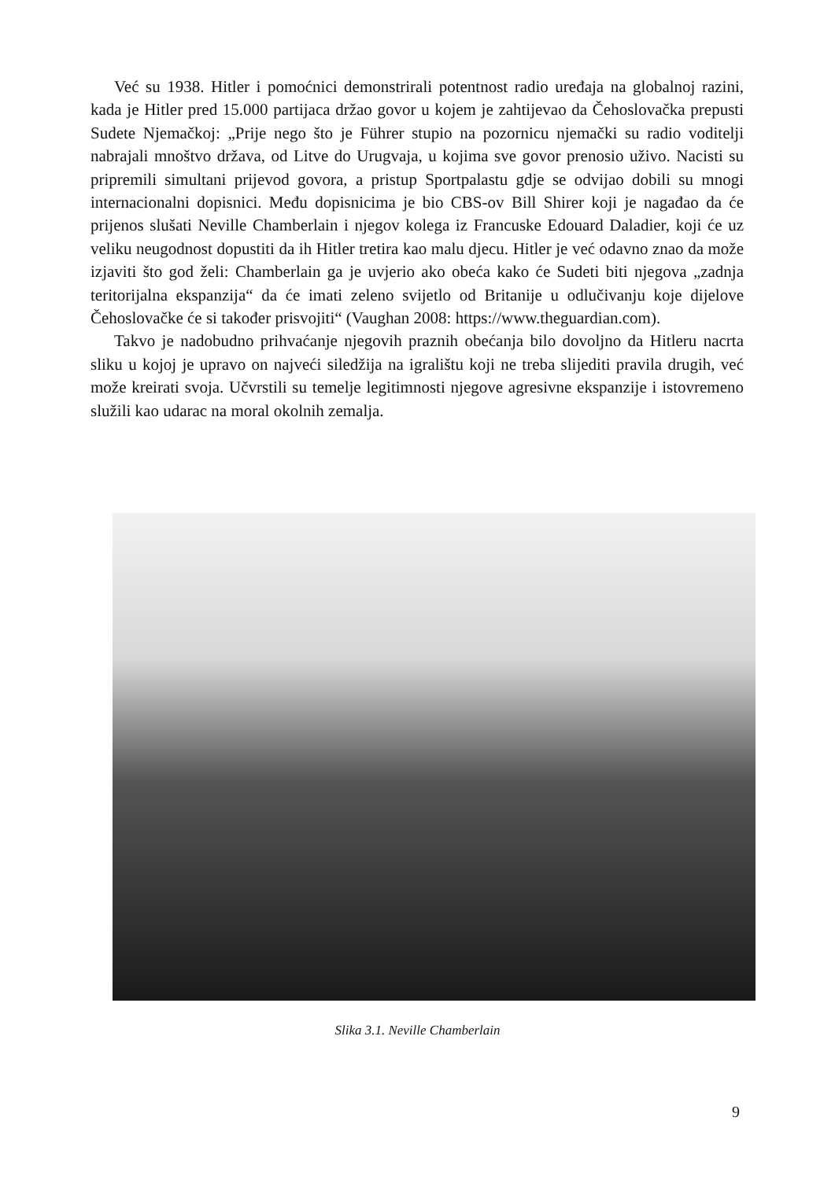Već su 1938. Hitler i pomoćnici demonstrirali potentnost radio uređaja na globalnoj razini, kada je Hitler pred 15.000 partijaca držao govor u kojem je zahtijevao da Čehoslovačka prepusti Sudete Njemačkoj: „Prije nego što je Führer stupio na pozornicu njemački su radio voditelji nabrajali mnoštvo država, od Litve do Urugvaja, u kojima sve govor prenosio uživo. Nacisti su pripremili simultani prijevod govora, a pristup Sportpalastu gdje se odvijao dobili su mnogi internacionalni dopisnici. Među dopisnicima je bio CBS-ov Bill Shirer koji je nagađao da će prijenos slušati Neville Chamberlain i njegov kolega iz Francuske Edouard Daladier, koji će uz veliku neugodnost dopustiti da ih Hitler tretira kao malu djecu. Hitler je već odavno znao da može izjaviti što god želi: Chamberlain ga je uvjerio ako obeća kako će Sudeti biti njegova „zadnja teritorijalna ekspanzija“ da će imati zeleno svijetlo od Britanije u odlučivanju koje dijelove Čehoslovačke će si također prisvojiti“ (Vaughan 2008: https://www.theguardian.com).
Takvo je nadobudno prihvaćanje njegovih praznih obećanja bilo dovoljno da Hitleru nacrta sliku u kojoj je upravo on najveći siledžija na igralištu koji ne treba slijediti pravila drugih, već može kreirati svoja. Učvrstili su temelje legitimnosti njegove agresivne ekspanzije i istovremeno služili kao udarac na moral okolnih zemalja.
Slika 3.1. Neville Chamberlain
9